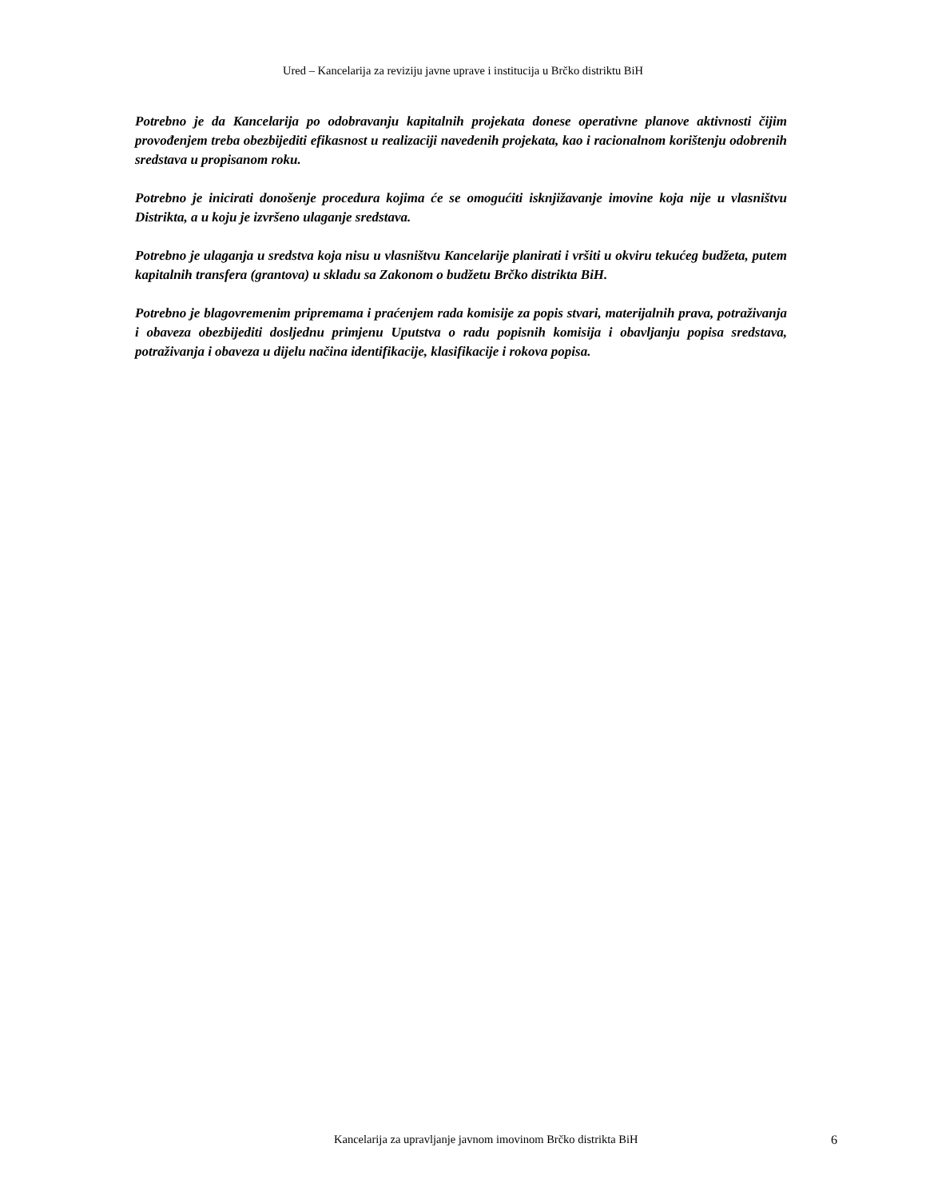Ured – Kancelarija za reviziju javne uprave i institucija u Brčko distriktu BiH
Potrebno je da Kancelarija po odobravanju kapitalnih projekata donese operativne planove aktivnosti čijim provođenjem treba obezbijediti efikasnost u realizaciji navedenih projekata, kao i racionalnom korištenju odobrenih sredstava u propisanom roku.
Potrebno je inicirati donošenje procedura kojima će se omogućiti isknjižavanje imovine koja nije u vlasništvu Distrikta, a u koju je izvršeno ulaganje sredstava.
Potrebno je ulaganja u sredstva koja nisu u vlasništvu Kancelarije planirati i vršiti u okviru tekućeg budžeta, putem kapitalnih transfera (grantova) u skladu sa Zakonom o budžetu Brčko distrikta BiH.
Potrebno je blagovremenim pripremama i praćenjem rada komisije za popis stvari, materijalnih prava, potraživanja i obaveza obezbijediti dosljednu primjenu Uputstva o radu popisnih komisija i obavljanju popisa sredstava, potraživanja i obaveza u dijelu načina identifikacije, klasifikacije i rokova popisa.
Kancelarija za upravljanje javnom imovinom Brčko distrikta BiH 6